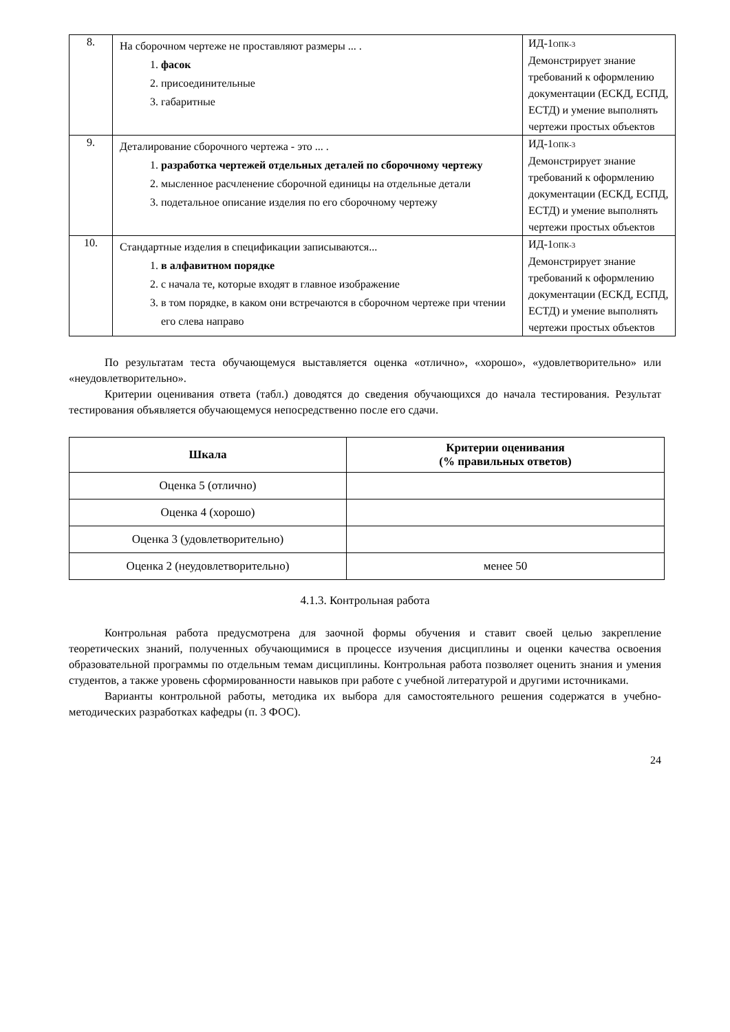| 8. | На сборочном чертеже не проставляют размеры ... . 1. фасок 2. присоединительные 3. габаритные | ИД-1<sub>ОПК-3</sub> Демонстрирует знание требований к оформлению документации (ЕСКД, ЕСПД, ЕСТД) и умение выполнять чертежи простых объектов |
| 9. | Деталирование сборочного чертежа - это ... . 1. разработка чертежей отдельных деталей по сборочному чертежу 2. мысленное расчленение сборочной единицы на отдельные детали 3. подетальное описание изделия по его сборочному чертежу | ИД-1<sub>ОПК-3</sub> Демонстрирует знание требований к оформлению документации (ЕСКД, ЕСПД, ЕСТД) и умение выполнять чертежи простых объектов |
| 10. | Стандартные изделия в спецификации записываются... 1. в алфавитном порядке 2. с начала те, которые входят в главное изображение 3. в том порядке, в каком они встречаются в сборочном чертеже при чтении его слева направо | ИД-1<sub>ОПК-3</sub> Демонстрирует знание требований к оформлению документации (ЕСКД, ЕСПД, ЕСТД) и умение выполнять чертежи простых объектов |
По результатам теста обучающемуся выставляется оценка «отлично», «хорошо», «удовлетворительно» или «неудовлетворительно».
Критерии оценивания ответа (табл.) доводятся до сведения обучающихся до начала тестирования. Результат тестирования объявляется обучающемуся непосредственно после его сдачи.
| Шкала | Критерии оценивания (% правильных ответов) |
| --- | --- |
| Оценка 5 (отлично) | |
| Оценка 4 (хорошо) | |
| Оценка 3 (удовлетворительно) | |
| Оценка 2 (неудовлетворительно) | менее 50 |
4.1.3. Контрольная работа
Контрольная работа предусмотрена для заочной формы обучения и ставит своей целью закрепление теоретических знаний, полученных обучающимися в процессе изучения дисциплины и оценки качества освоения образовательной программы по отдельным темам дисциплины. Контрольная работа позволяет оценить знания и умения студентов, а также уровень сформированности навыков при работе с учебной литературой и другими источниками.
Варианты контрольной работы, методика их выбора для самостоятельного решения содержатся в учебно-методических разработках кафедры (п. 3 ФОС).
24